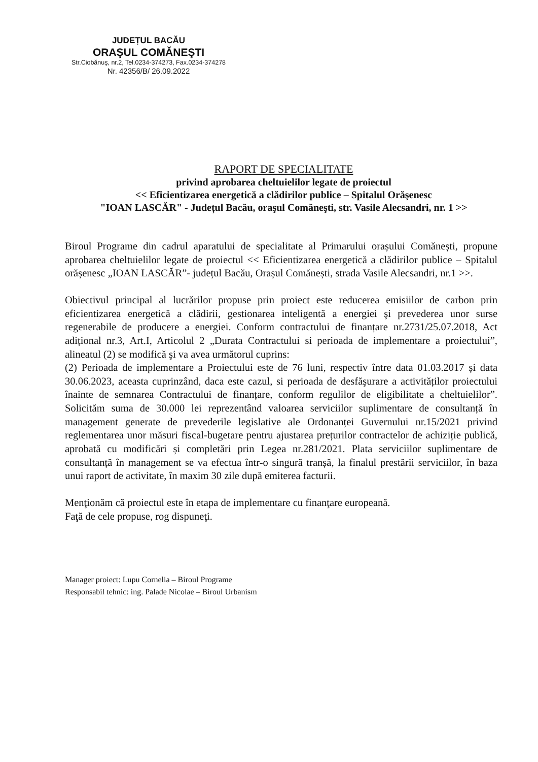JUDEȚUL BACĂU
ORAŞUL COMĂNEŞTI
Str.Ciobănuş, nr.2, Tel.0234-374273, Fax.0234-374278
Nr. 42356/B/ 26.09.2022
RAPORT DE SPECIALITATE
privind aprobarea cheltuielilor legate de proiectul
<< Eficientizarea energetică a clădirilor publice – Spitalul Orăşenesc
"IOAN LASCĂR" - Județul Bacău, oraşul Comăneşti, str. Vasile Alecsandri, nr. 1 >>
Biroul Programe din cadrul aparatului de specialitate al Primarului orașului Comănești, propune aprobarea cheltuielilor legate de proiectul << Eficientizarea energetică a clădirilor publice – Spitalul orășenesc „IOAN LASCĂR”- județul Bacău, Orașul Comănești, strada Vasile Alecsandri, nr.1 >>.
Obiectivul principal al lucrărilor propuse prin proiect este reducerea emisiilor de carbon prin eficientizarea energetică a clădirii, gestionarea inteligentă a energiei şi prevederea unor surse regenerabile de producere a energiei. Conform contractului de finanțare nr.2731/25.07.2018, Act adițional nr.3, Art.I, Articolul 2 „Durata Contractului si perioada de implementare a proiectului”, alineatul (2) se modifică şi va avea următorul cuprins:
(2) Perioada de implementare a Proiectului este de 76 luni, respectiv între data 01.03.2017 și data 30.06.2023, aceasta cuprinzând, daca este cazul, si perioada de desfăşurare a activităților proiectului înainte de semnarea Contractului de finanțare, conform regulilor de eligibilitate a cheltuielilor”. Solicităm suma de 30.000 lei reprezentând valoarea serviciilor suplimentare de consultanță în management generate de prevederile legislative ale Ordonanței Guvernului nr.15/2021 privind reglementarea unor măsuri fiscal-bugetare pentru ajustarea prețurilor contractelor de achiziție publică, aprobată cu modificări și completări prin Legea nr.281/2021. Plata serviciilor suplimentare de consultanță în management se va efectua într-o singură tranșă, la finalul prestării serviciilor, în baza unui raport de activitate, în maxim 30 zile după emiterea facturii.
Menţionăm că proiectul este în etapa de implementare cu finanţare europeană.
Faţă de cele propuse, rog dispuneţi.
Manager proiect: Lupu Cornelia – Biroul Programe
Responsabil tehnic: ing. Palade Nicolae – Biroul Urbanism